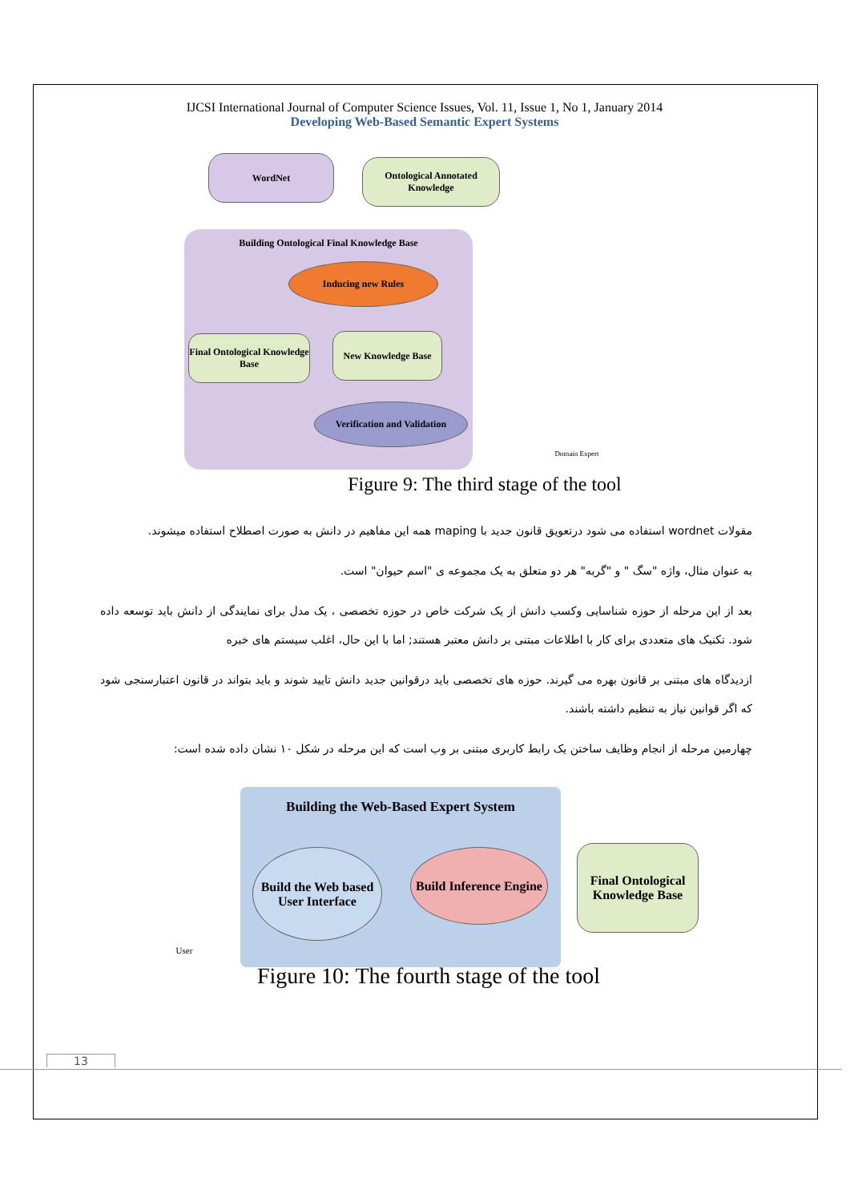IJCSI International Journal of Computer Science Issues, Vol. 11, Issue 1, No 1, January 2014
Developing Web-Based Semantic Expert Systems
WordNet
Ontological Annotated Knowledge
Building Ontological Final Knowledge Base
Inducing new Rules
Final Ontological Knowledge Base
New Knowledge Base
Verification and Validation
Domain Expert
Figure 9: The third stage of the tool
مقولات wordnet استفاده می شود درتعویق قانون جدید با maping همه این مفاهیم در دانش به صورت اصطلاح استفاده میشوند.
به عنوان مثال، واژه "سگ " و "گربه" هر دو متعلق به یک مجموعه ی "اسم حیوان" است.
بعد از این مرحله از حوزه شناسایی وکسب دانش از یک شرکت خاص در حوزه تخصصی ، یک مدل برای نمایندگی از دانش باید توسعه داده شود. تکنیک های متعددی برای کار با اطلاعات مبتنی بر دانش معتبر هستند; اما با این حال، اغلب سیستم های خبره
ازدیدگاه های مبتنی بر قانون بهره می گیرند. حوزه های تخصصی باید درقوانین جدید دانش تایید شوند و باید بتواند در قانون اعتبارسنجی شود که اگر قوانین نیاز به تنظیم داشته باشند.
چهارمین مرحله از انجام وظایف ساختن یک رابط کاربری مبتنی بر وب است که این مرحله در شکل ۱۰ نشان داده شده است:
Building the Web-Based Expert System
User
Build the Web based User Interface
Build Inference Engine
Final Ontological Knowledge Base
Figure 10: The fourth stage of the tool
13